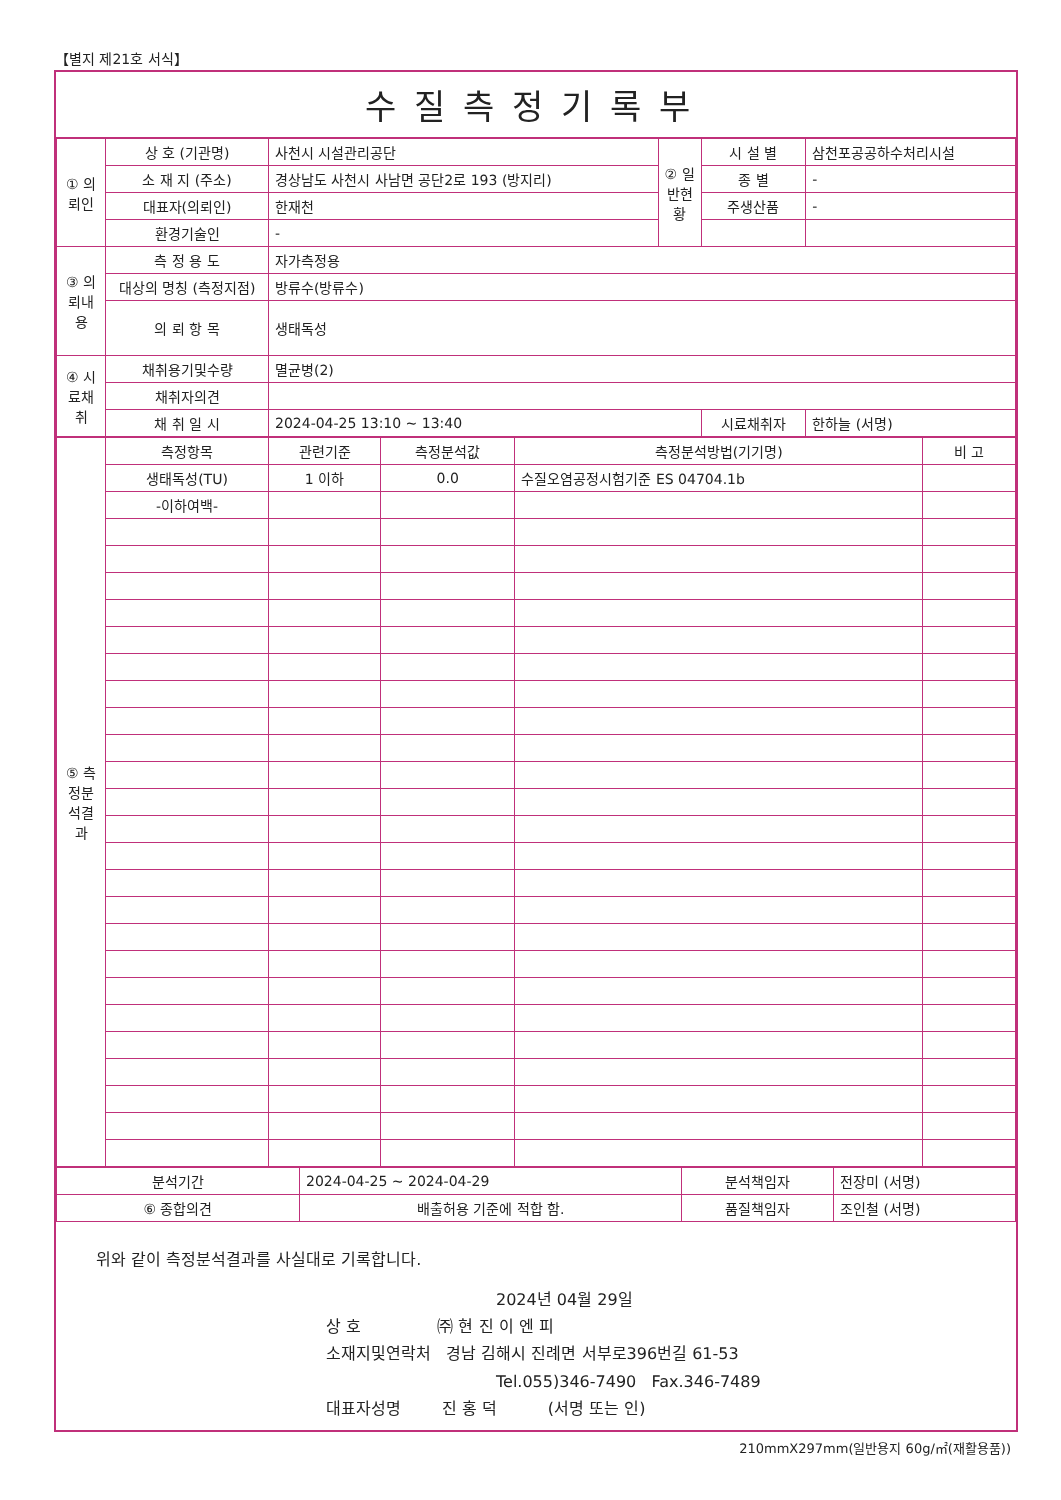【별지 제21호 서식】
수질측정기록부
| ① 의뢰인 | 상 호 (기관명) | 사천시 시설관리공단 | ② 일반현황 | 시 설 별 | 삼천포공공하수처리시설 | |
| | 소 재 지 (주소) | 경상남도 사천시 사남면 공단2로 193 (방지리) | | 종 별 | - | |
| | 대표자(의뢰인) | 한재천 | | 주생산품 | - | |
| | 환경기술인 | - | | | | |
| ③ 의뢰내용 | 측 정 용 도 | 자가측정용 | | | | |
| | 대상의 명칭 (측정지점) | 방류수(방류수) | | | | |
| | 의 뢰 항 목 | 생태독성 | | | | |
| ④ 시료채취 | 채취용기및수량 | 멸균병(2) | | | | |
| | 채취자의견 | | | | | |
| | 채 취 일 시 | 2024-04-25 13:10 ~ 13:40 | | 시료채취자 | | 한하늘 (서명) |
| ⑤ 측정분석결과 | 측정항목 | 관련기준 | 측정분석값 | 측정분석방법(기기명) | 비 고 |
| | 생태독성(TU) | 1 이하 | 0.0 | 수질오염공정시험기준 ES 04704.1b | |
| | -이하여백- | | | | |
| 분석기간 | 2024-04-25 ~ 2024-04-29 | 분석책임자 | 전장미 (서명) |
| ⑥ 종합의견 | 배출허용 기준에 적합 함. | 품질책임자 | 조인철 (서명) |
위와 같이 측정분석결과를 사실대로 기록합니다.
2024년 04월 29일
상 호 ㈜ 현 진 이 엔 피
소재지및연락처 경남 김해시 진례면 서부로396번길 61-53
Tel.055)346-7490 Fax.346-7489
대표자성명 진 홍 덕 (서명 또는 인)
210mmX297mm(일반용지 60g/㎡(재활용품))